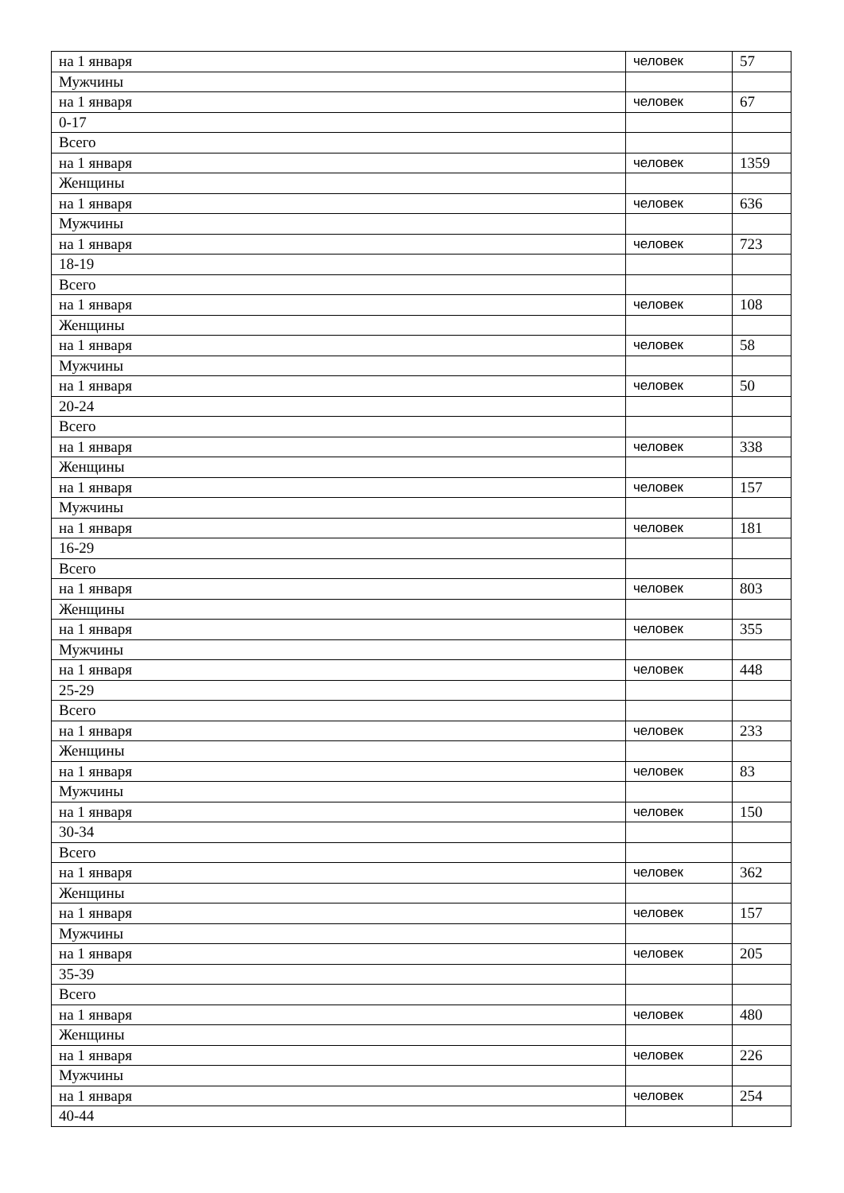| на 1 января | человек | 57 |
| Мужчины | | |
| на 1 января | человек | 67 |
| 0-17 | | |
| Всего | | |
| на 1 января | человек | 1359 |
| Женщины | | |
| на 1 января | человек | 636 |
| Мужчины | | |
| на 1 января | человек | 723 |
| 18-19 | | |
| Всего | | |
| на 1 января | человек | 108 |
| Женщины | | |
| на 1 января | человек | 58 |
| Мужчины | | |
| на 1 января | человек | 50 |
| 20-24 | | |
| Всего | | |
| на 1 января | человек | 338 |
| Женщины | | |
| на 1 января | человек | 157 |
| Мужчины | | |
| на 1 января | человек | 181 |
| 16-29 | | |
| Всего | | |
| на 1 января | человек | 803 |
| Женщины | | |
| на 1 января | человек | 355 |
| Мужчины | | |
| на 1 января | человек | 448 |
| 25-29 | | |
| Всего | | |
| на 1 января | человек | 233 |
| Женщины | | |
| на 1 января | человек | 83 |
| Мужчины | | |
| на 1 января | человек | 150 |
| 30-34 | | |
| Всего | | |
| на 1 января | человек | 362 |
| Женщины | | |
| на 1 января | человек | 157 |
| Мужчины | | |
| на 1 января | человек | 205 |
| 35-39 | | |
| Всего | | |
| на 1 января | человек | 480 |
| Женщины | | |
| на 1 января | человек | 226 |
| Мужчины | | |
| на 1 января | человек | 254 |
| 40-44 | | |